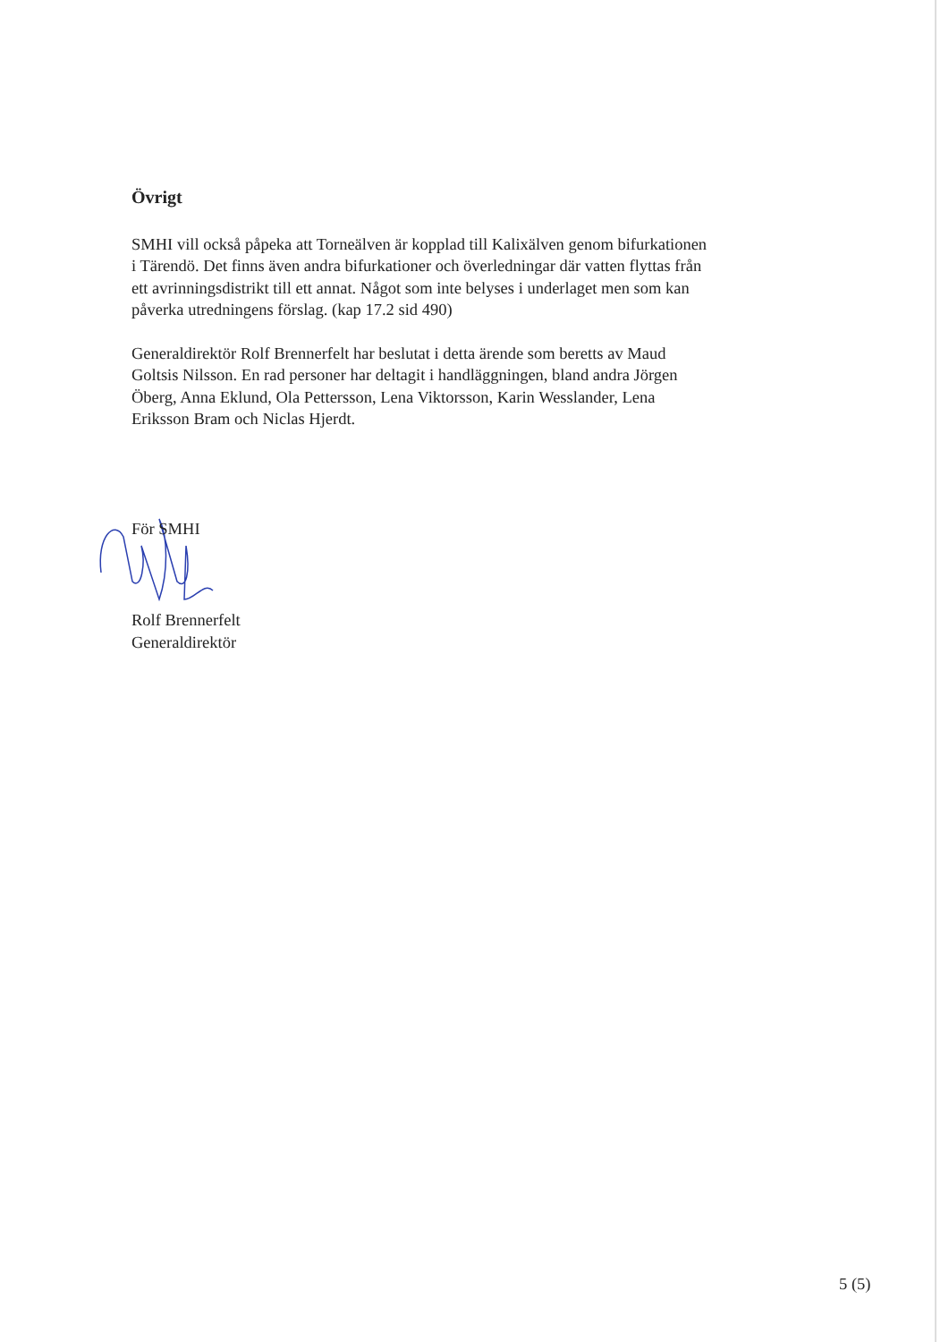Övrigt
SMHI vill också påpeka att Torneälven är kopplad till Kalixälven genom bifurkationen i Tärendö. Det finns även andra bifurkationer och överledningar där vatten flyttas från ett avrinningsdistrikt till ett annat. Något som inte belyses i underlaget men som kan påverka utredningens förslag. (kap 17.2 sid 490)
Generaldirektör Rolf Brennerfelt har beslutat i detta ärende som beretts av Maud Goltsis Nilsson. En rad personer har deltagit i handläggningen, bland andra Jörgen Öberg, Anna Eklund, Ola Pettersson, Lena Viktorsson, Karin Wesslander, Lena Eriksson Bram och Niclas Hjerdt.
För SMHI
Rolf Brennerfelt
Generaldirektör
5 (5)